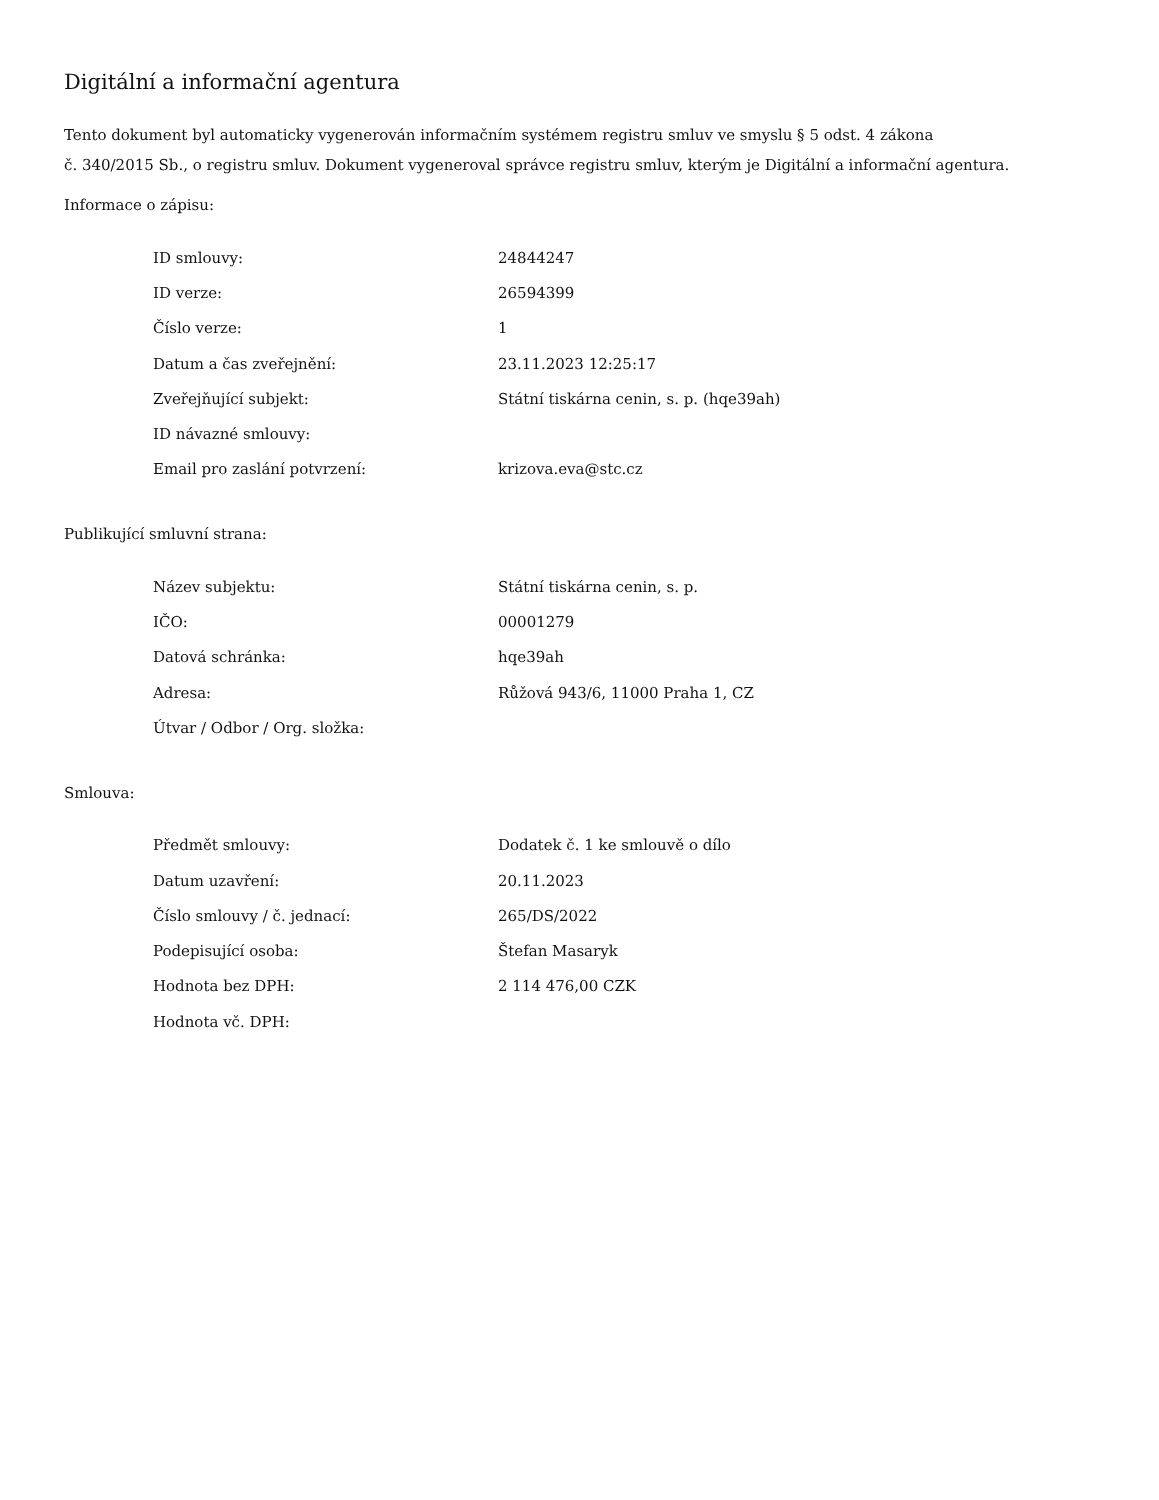Digitální a informační agentura
Tento dokument byl automaticky vygenerován informačním systémem registru smluv ve smyslu § 5 odst. 4 zákona
č. 340/2015 Sb., o registru smluv. Dokument vygeneroval správce registru smluv, kterým je Digitální a informační agentura.
Informace o zápisu:
| ID smlouvy: | 24844247 |
| ID verze: | 26594399 |
| Číslo verze: | 1 |
| Datum a čas zveřejnění: | 23.11.2023 12:25:17 |
| Zveřejňující subjekt: | Státní tiskárna cenin, s. p. (hqe39ah) |
| ID návazné smlouvy: | |
| Email pro zaslání potvrzení: | krizova.eva@stc.cz |
Publikující smluvní strana:
| Název subjektu: | Státní tiskárna cenin, s. p. |
| IČO: | 00001279 |
| Datová schránka: | hqe39ah |
| Adresa: | Růžová 943/6, 11000 Praha 1, CZ |
| Útvar / Odbor / Org. složka: | |
Smlouva:
| Předmět smlouvy: | Dodatek č. 1 ke smlouvě o dílo |
| Datum uzavření: | 20.11.2023 |
| Číslo smlouvy / č. jednací: | 265/DS/2022 |
| Podepisující osoba: | Štefan Masaryk |
| Hodnota bez DPH: | 2 114 476,00 CZK |
| Hodnota vč. DPH: | |